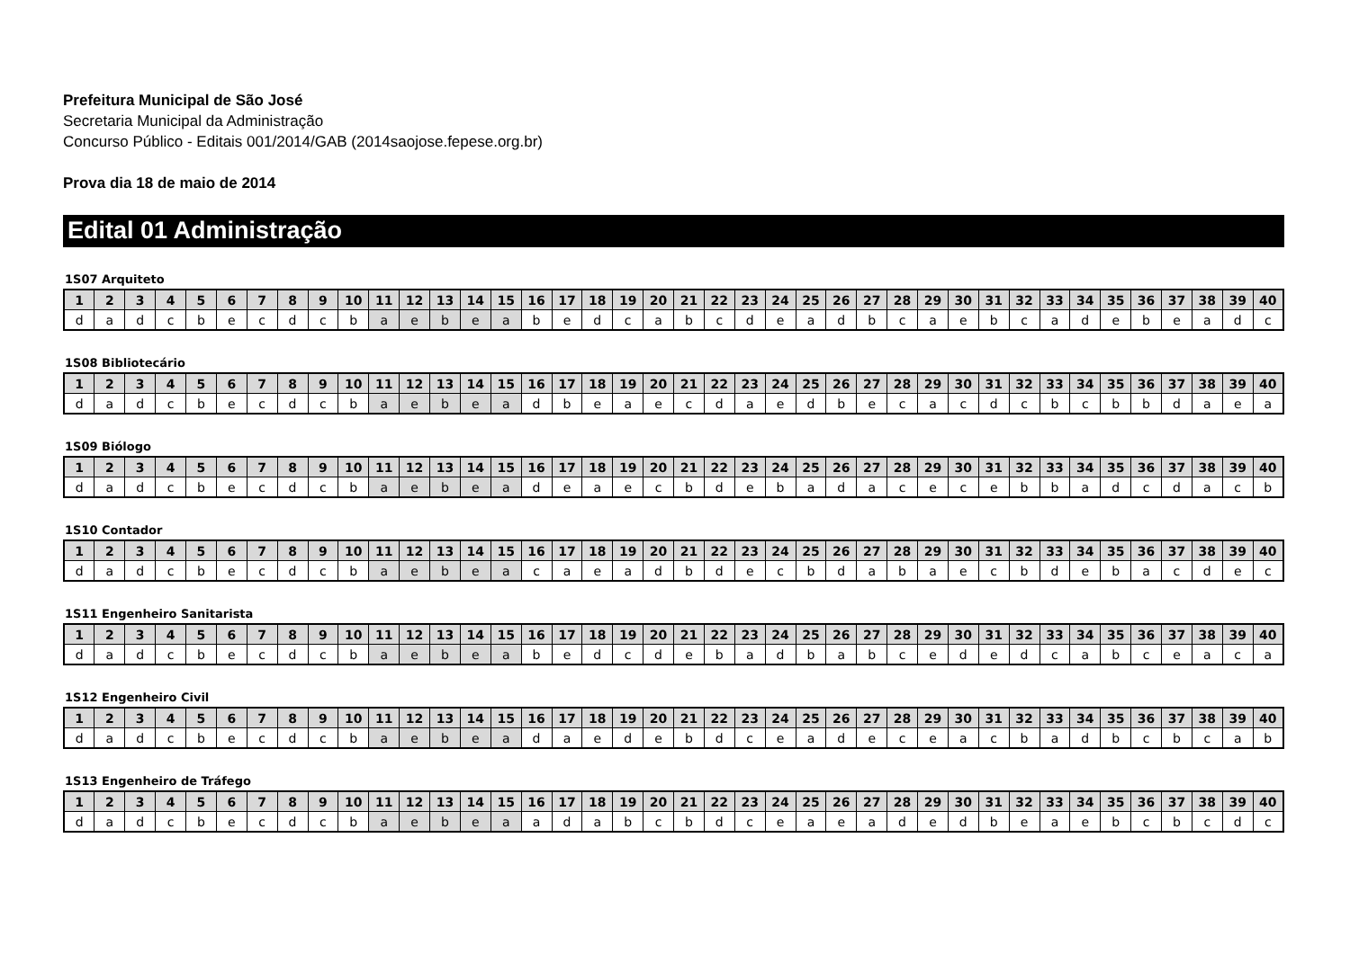Prefeitura Municipal de São José
Secretaria Municipal da Administração
Concurso Público - Editais 001/2014/GAB (2014saojose.fepese.org.br)
Prova dia 18 de maio de 2014
Edital 01 Administração
1S07 Arquiteto
| 1 | 2 | 3 | 4 | 5 | 6 | 7 | 8 | 9 | 10 | 11 | 12 | 13 | 14 | 15 | 16 | 17 | 18 | 19 | 20 | 21 | 22 | 23 | 24 | 25 | 26 | 27 | 28 | 29 | 30 | 31 | 32 | 33 | 34 | 35 | 36 | 37 | 38 | 39 | 40 |
| --- | --- | --- | --- | --- | --- | --- | --- | --- | --- | --- | --- | --- | --- | --- | --- | --- | --- | --- | --- | --- | --- | --- | --- | --- | --- | --- | --- | --- | --- | --- | --- | --- | --- | --- | --- | --- | --- | --- | --- |
| d | a | d | c | b | e | c | d | c | b | a | e | b | e | a | b | e | d | c | a | b | c | d | e | a | d | b | c | a | e | b | c | a | d | e | b | e | a | d | c |
1S08 Bibliotecário
| 1 | 2 | 3 | 4 | 5 | 6 | 7 | 8 | 9 | 10 | 11 | 12 | 13 | 14 | 15 | 16 | 17 | 18 | 19 | 20 | 21 | 22 | 23 | 24 | 25 | 26 | 27 | 28 | 29 | 30 | 31 | 32 | 33 | 34 | 35 | 36 | 37 | 38 | 39 | 40 |
| --- | --- | --- | --- | --- | --- | --- | --- | --- | --- | --- | --- | --- | --- | --- | --- | --- | --- | --- | --- | --- | --- | --- | --- | --- | --- | --- | --- | --- | --- | --- | --- | --- | --- | --- | --- | --- | --- | --- | --- |
| d | a | d | c | b | e | c | d | c | b | a | e | b | e | a | d | b | e | a | e | c | d | a | e | d | b | e | c | a | c | d | c | b | c | b | b | d | a | e | a |
1S09 Biólogo
| 1 | 2 | 3 | 4 | 5 | 6 | 7 | 8 | 9 | 10 | 11 | 12 | 13 | 14 | 15 | 16 | 17 | 18 | 19 | 20 | 21 | 22 | 23 | 24 | 25 | 26 | 27 | 28 | 29 | 30 | 31 | 32 | 33 | 34 | 35 | 36 | 37 | 38 | 39 | 40 |
| --- | --- | --- | --- | --- | --- | --- | --- | --- | --- | --- | --- | --- | --- | --- | --- | --- | --- | --- | --- | --- | --- | --- | --- | --- | --- | --- | --- | --- | --- | --- | --- | --- | --- | --- | --- | --- | --- | --- | --- |
| d | a | d | c | b | e | c | d | c | b | a | e | b | e | a | d | e | a | e | c | b | d | e | b | a | d | a | c | e | c | e | b | b | a | d | c | d | a | c | b |
1S10 Contador
| 1 | 2 | 3 | 4 | 5 | 6 | 7 | 8 | 9 | 10 | 11 | 12 | 13 | 14 | 15 | 16 | 17 | 18 | 19 | 20 | 21 | 22 | 23 | 24 | 25 | 26 | 27 | 28 | 29 | 30 | 31 | 32 | 33 | 34 | 35 | 36 | 37 | 38 | 39 | 40 |
| --- | --- | --- | --- | --- | --- | --- | --- | --- | --- | --- | --- | --- | --- | --- | --- | --- | --- | --- | --- | --- | --- | --- | --- | --- | --- | --- | --- | --- | --- | --- | --- | --- | --- | --- | --- | --- | --- | --- | --- |
| d | a | d | c | b | e | c | d | c | b | a | e | b | e | a | c | a | e | a | d | b | d | e | c | b | d | a | b | a | e | c | b | d | e | b | a | c | d | e | c |
1S11 Engenheiro Sanitarista
| 1 | 2 | 3 | 4 | 5 | 6 | 7 | 8 | 9 | 10 | 11 | 12 | 13 | 14 | 15 | 16 | 17 | 18 | 19 | 20 | 21 | 22 | 23 | 24 | 25 | 26 | 27 | 28 | 29 | 30 | 31 | 32 | 33 | 34 | 35 | 36 | 37 | 38 | 39 | 40 |
| --- | --- | --- | --- | --- | --- | --- | --- | --- | --- | --- | --- | --- | --- | --- | --- | --- | --- | --- | --- | --- | --- | --- | --- | --- | --- | --- | --- | --- | --- | --- | --- | --- | --- | --- | --- | --- | --- | --- | --- |
| d | a | d | c | b | e | c | d | c | b | a | e | b | e | a | b | e | d | c | d | e | b | a | d | b | a | b | c | e | d | e | d | c | a | b | c | e | a | c | a |
1S12 Engenheiro Civil
| 1 | 2 | 3 | 4 | 5 | 6 | 7 | 8 | 9 | 10 | 11 | 12 | 13 | 14 | 15 | 16 | 17 | 18 | 19 | 20 | 21 | 22 | 23 | 24 | 25 | 26 | 27 | 28 | 29 | 30 | 31 | 32 | 33 | 34 | 35 | 36 | 37 | 38 | 39 | 40 |
| --- | --- | --- | --- | --- | --- | --- | --- | --- | --- | --- | --- | --- | --- | --- | --- | --- | --- | --- | --- | --- | --- | --- | --- | --- | --- | --- | --- | --- | --- | --- | --- | --- | --- | --- | --- | --- | --- | --- | --- |
| d | a | d | c | b | e | c | d | c | b | a | e | b | e | a | d | a | e | d | e | b | d | c | e | a | d | e | c | e | a | c | b | a | d | b | c | b | c | a | b |
1S13 Engenheiro de Tráfego
| 1 | 2 | 3 | 4 | 5 | 6 | 7 | 8 | 9 | 10 | 11 | 12 | 13 | 14 | 15 | 16 | 17 | 18 | 19 | 20 | 21 | 22 | 23 | 24 | 25 | 26 | 27 | 28 | 29 | 30 | 31 | 32 | 33 | 34 | 35 | 36 | 37 | 38 | 39 | 40 |
| --- | --- | --- | --- | --- | --- | --- | --- | --- | --- | --- | --- | --- | --- | --- | --- | --- | --- | --- | --- | --- | --- | --- | --- | --- | --- | --- | --- | --- | --- | --- | --- | --- | --- | --- | --- | --- | --- | --- | --- |
| d | a | d | c | b | e | c | d | c | b | a | e | b | e | a | a | d | a | b | c | b | d | c | e | a | e | a | d | e | d | b | e | a | e | b | c | b | c | d | c |